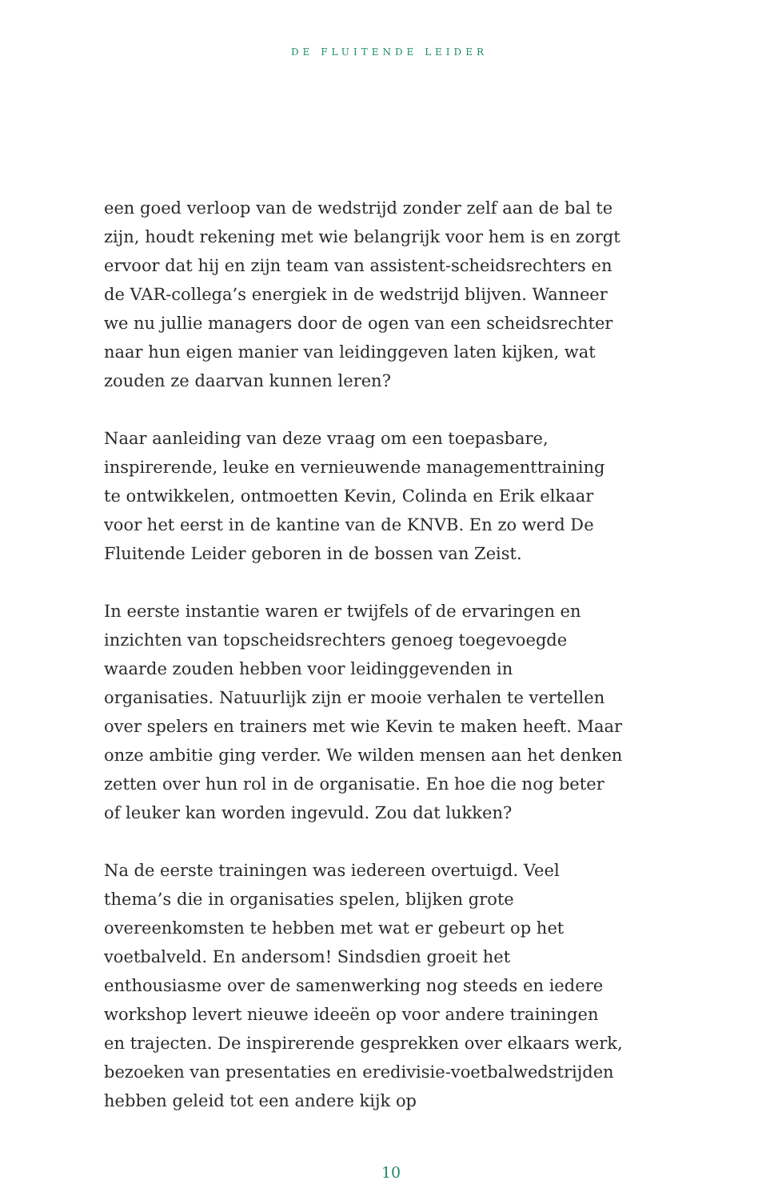DE FLUITENDE LEIDER
een goed verloop van de wedstrijd zonder zelf aan de bal te zijn, houdt rekening met wie belangrijk voor hem is en zorgt ervoor dat hij en zijn team van assistent-scheidsrechters en de VAR-collega’s energiek in de wedstrijd blijven. Wanneer we nu jullie managers door de ogen van een scheidsrechter naar hun eigen manier van leidinggeven laten kijken, wat zouden ze daarvan kunnen leren?
Naar aanleiding van deze vraag om een toepasbare, inspirerende, leuke en vernieuwende managementtraining te ontwikkelen, ontmoetten Kevin, Colinda en Erik elkaar voor het eerst in de kantine van de KNVB. En zo werd De Fluitende Leider geboren in de bossen van Zeist.
In eerste instantie waren er twijfels of de ervaringen en inzichten van topscheidsrechters genoeg toegevoegde waarde zouden hebben voor leidinggevenden in organisaties. Natuurlijk zijn er mooie verhalen te vertellen over spelers en trainers met wie Kevin te maken heeft. Maar onze ambitie ging verder. We wilden mensen aan het denken zetten over hun rol in de organisatie. En hoe die nog beter of leuker kan worden ingevuld. Zou dat lukken?
Na de eerste trainingen was iedereen overtuigd. Veel thema’s die in organisaties spelen, blijken grote overeenkomsten te hebben met wat er gebeurt op het voetbalveld. En andersom! Sindsdien groeit het enthousiasme over de samenwerking nog steeds en iedere workshop levert nieuwe ideeën op voor andere trainingen en trajecten. De inspirerende gesprekken over elkaars werk, bezoeken van presentaties en eredivisie-voetbalwedstrijden hebben geleid tot een andere kijk op
10